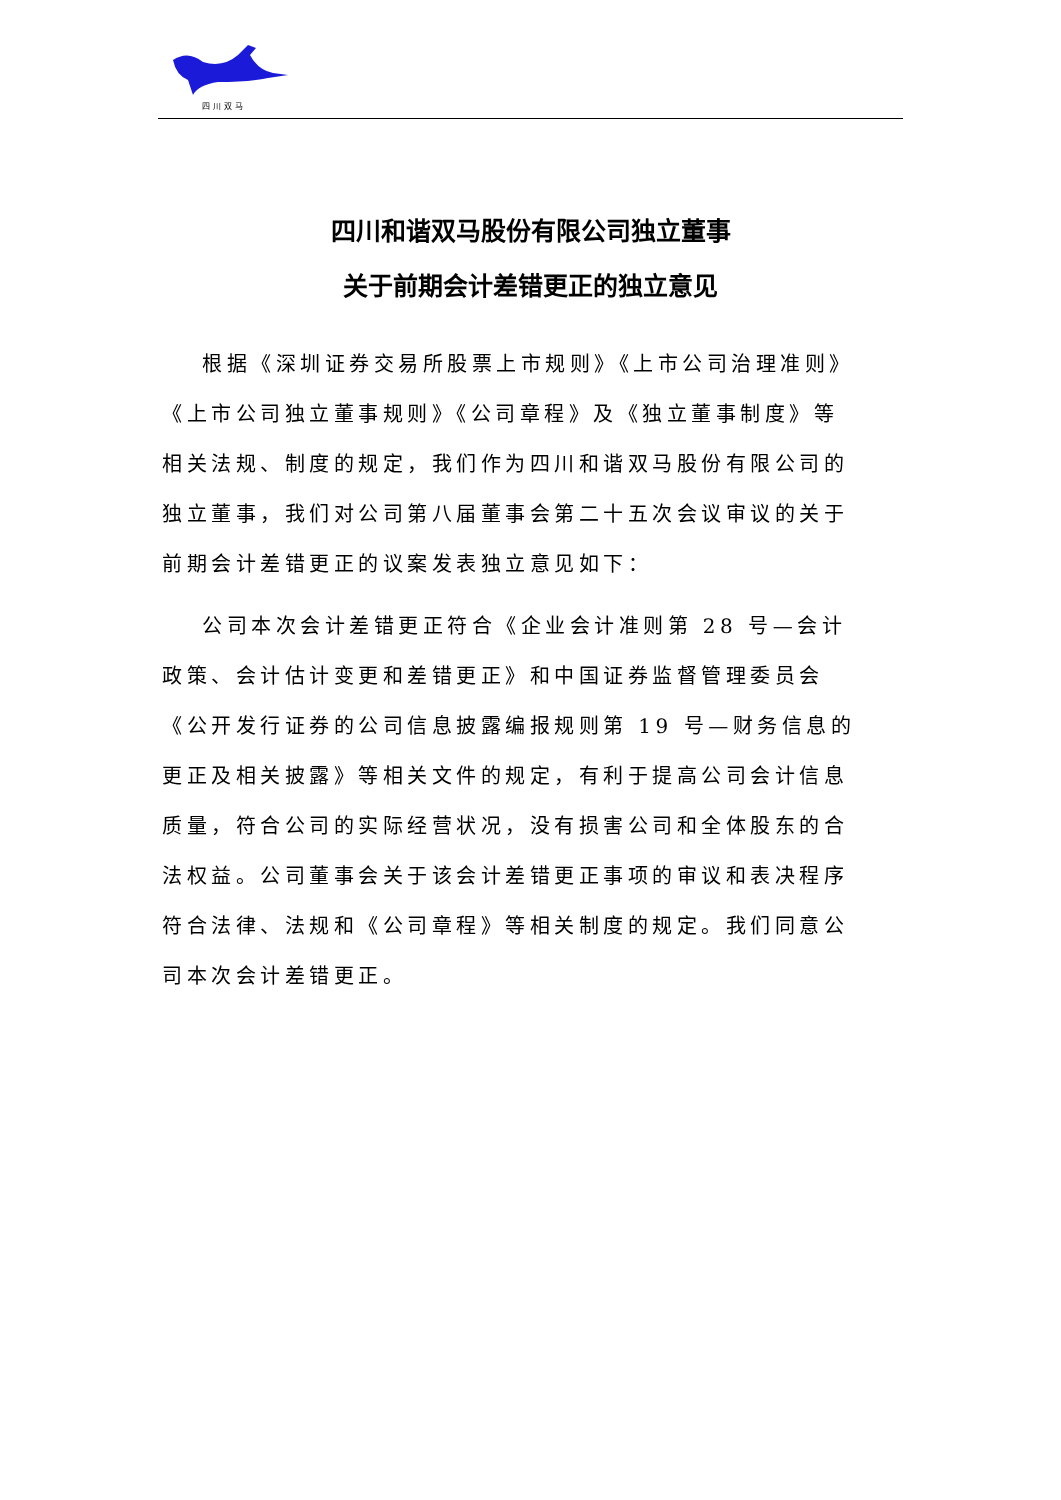四川双马
四川和谐双马股份有限公司独立董事
关于前期会计差错更正的独立意见
根据《深圳证券交易所股票上市规则》《上市公司治理准则》《上市公司独立董事规则》《公司章程》及《独立董事制度》等相关法规、制度的规定，我们作为四川和谐双马股份有限公司的独立董事，我们对公司第八届董事会第二十五次会议审议的关于前期会计差错更正的议案发表独立意见如下：
公司本次会计差错更正符合《企业会计准则第 28 号—会计政策、会计估计变更和差错更正》和中国证券监督管理委员会《公开发行证券的公司信息披露编报规则第 19 号—财务信息的更正及相关披露》等相关文件的规定，有利于提高公司会计信息质量，符合公司的实际经营状况，没有损害公司和全体股东的合法权益。公司董事会关于该会计差错更正事项的审议和表决程序符合法律、法规和《公司章程》等相关制度的规定。我们同意公司本次会计差错更正。